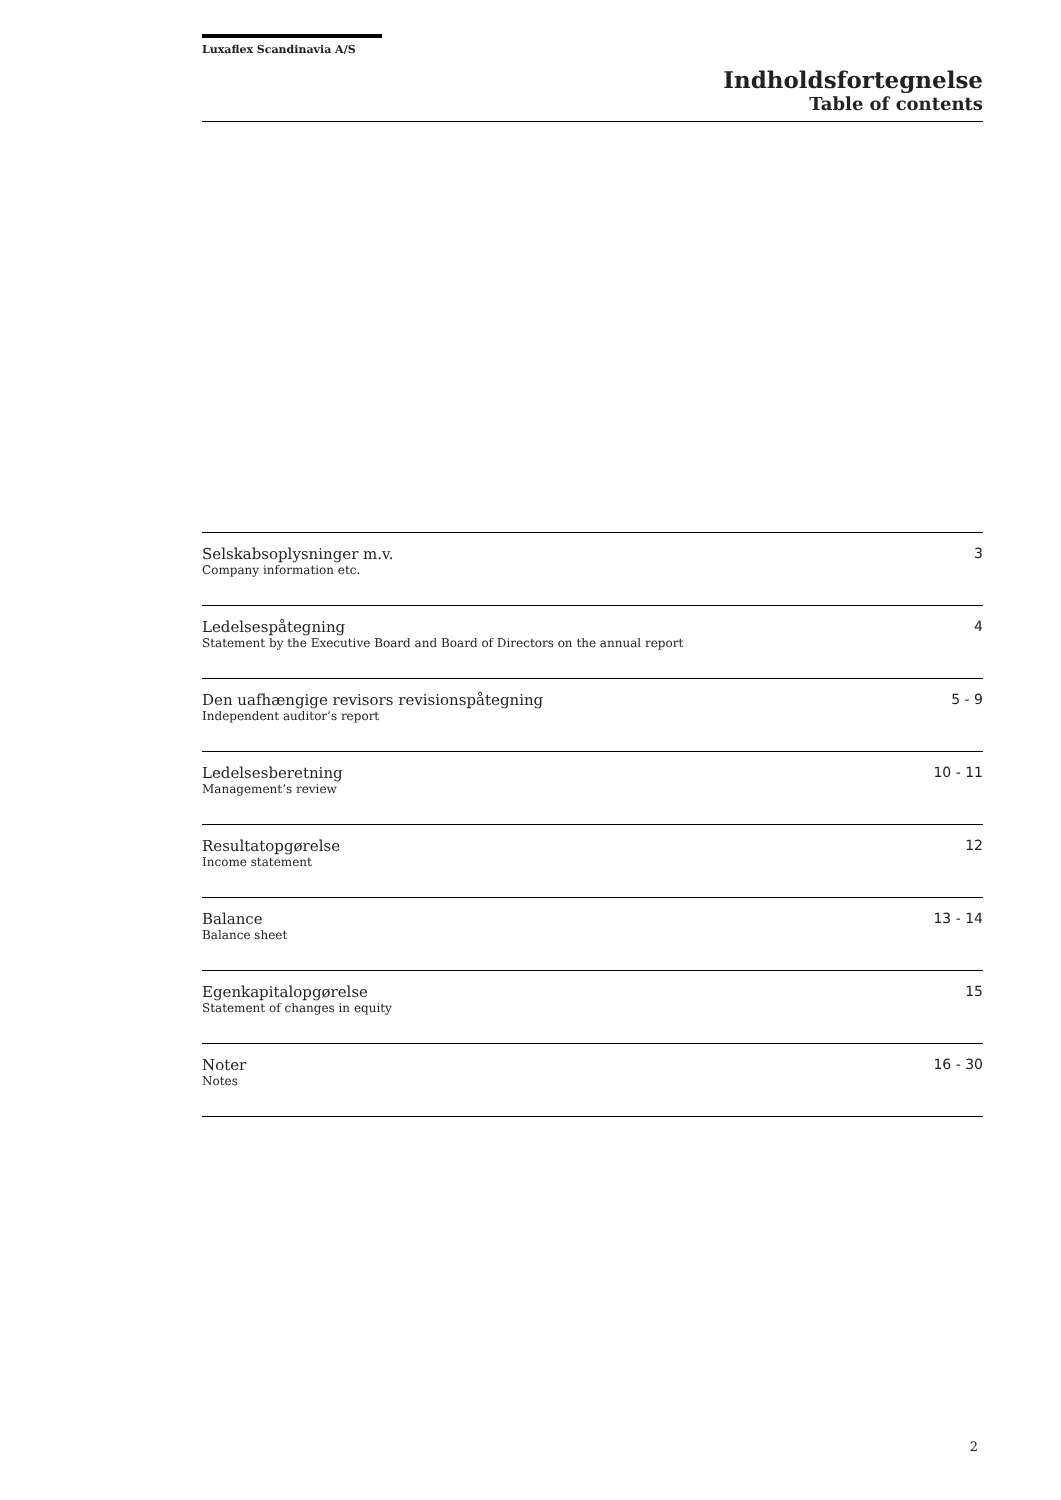Luxaflex Scandinavia A/S
Indholdsfortegnelse
Table of contents
| Selskabsoplysninger m.v. Company information etc. | 3 |
| Ledelsespåtegning Statement by the Executive Board and Board of Directors on the annual report | 4 |
| Den uafhængige revisors revisionspåtegning Independent auditor’s report | 5 - 9 |
| Ledelsesberetning Management’s review | 10 - 11 |
| Resultatopgørelse Income statement | 12 |
| Balance Balance sheet | 13 - 14 |
| Egenkapitalopgørelse Statement of changes in equity | 15 |
| Noter Notes | 16 - 30 |
2